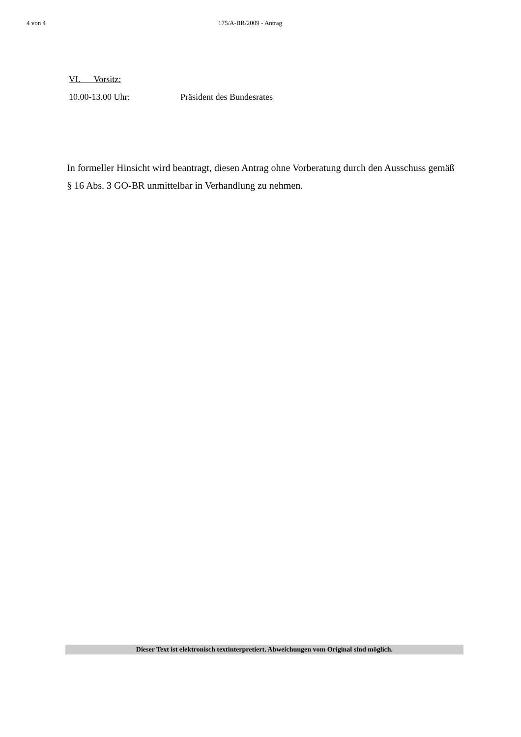4 von 4 175/A-BR/2009 - Antrag
VI. Vorsitz:
10.00-13.00 Uhr: Präsident des Bundesrates
In formeller Hinsicht wird beantragt, diesen Antrag ohne Vorberatung durch den Ausschuss gemäß § 16 Abs. 3 GO-BR unmittelbar in Verhandlung zu nehmen.
Dieser Text ist elektronisch textinterpretiert. Abweichungen vom Original sind möglich.